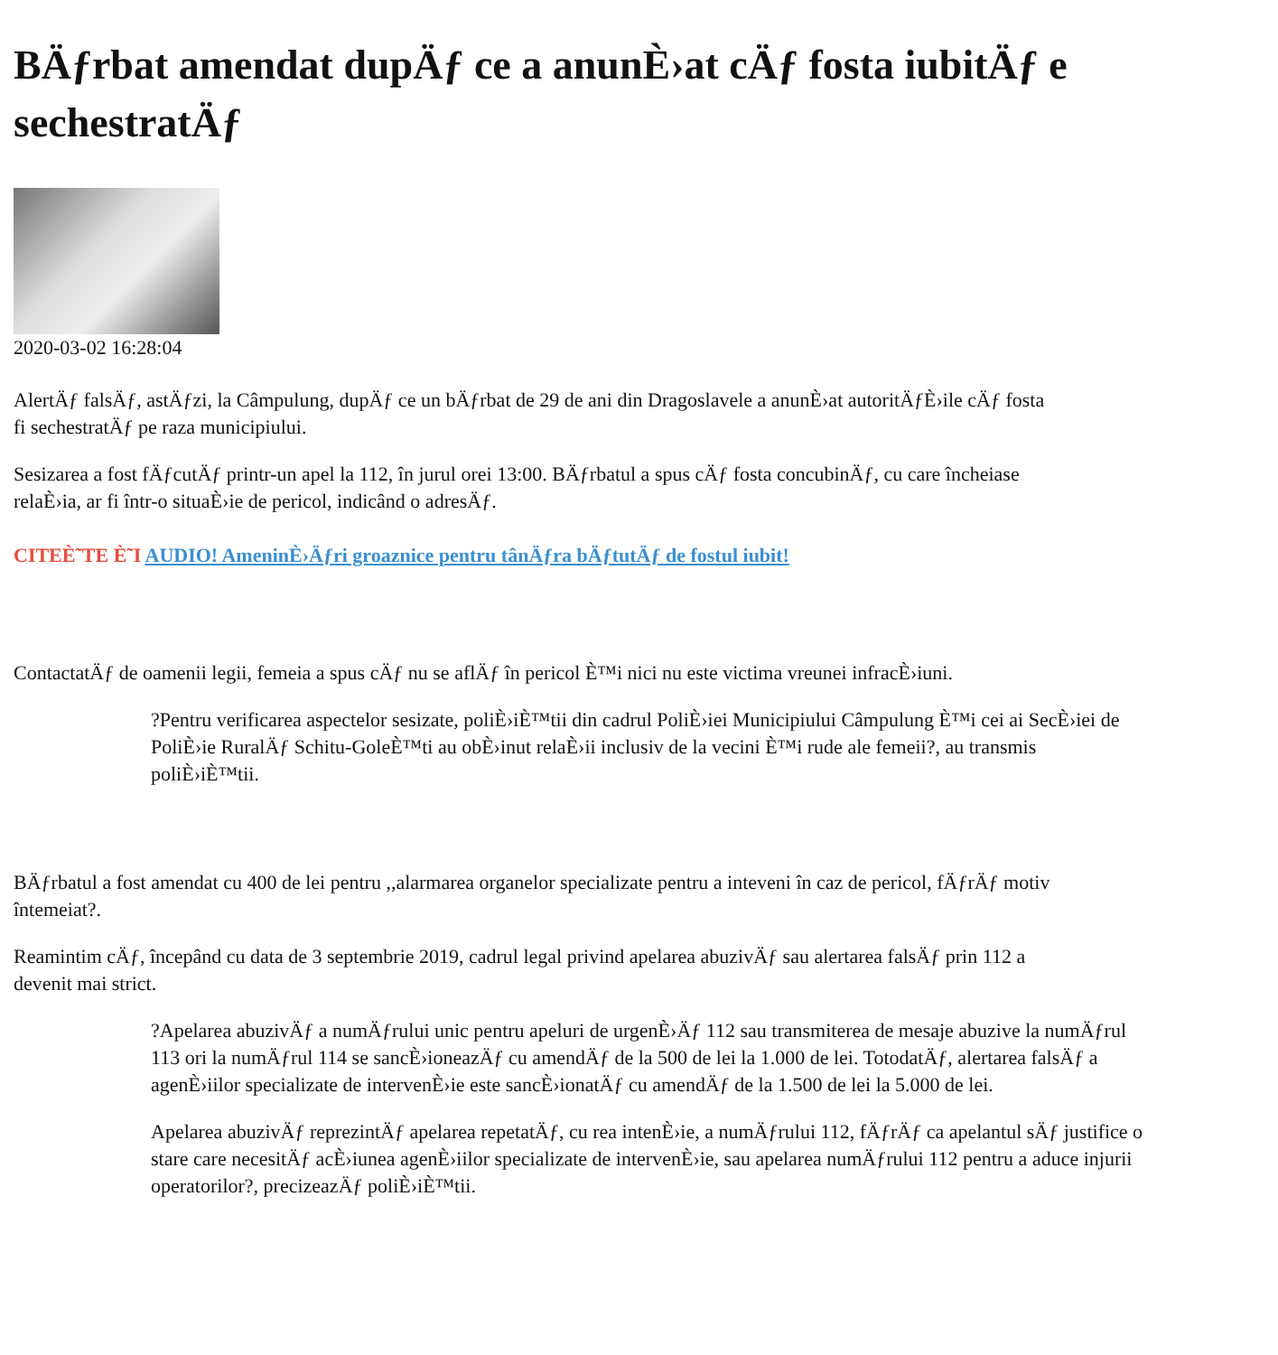BÄƒrbat amendat dupÄƒ ce a anunÈ›at cÄƒ fosta iubitÄƒ e sechestratÄƒ
2020-03-02 16:28:04
AlertÄƒ falsÄƒ, astÄƒzi, la Câmpulung, dupÄƒ ce un bÄƒrbat de 29 de ani din Dragoslavele a anunÈ›at autoritÄƒÈ›ile cÄƒ fosta
fi sechestratÄƒ pe raza municipiului.
Sesizarea a fost fÄƒcutÄƒ printr-un apel la 112, în jurul orei 13:00. BÄƒrbatul a spus cÄƒ fosta concubinÄƒ, cu care încheiase
relaÈ›ia, ar fi într-o situaÈ›ie de pericol, indicând o adresÄƒ.
CITEÈ˜TE È˜I AUDIO! AmeninÈ›Äƒri groaznice pentru tânÄƒra bÄƒtutÄƒ de fostul iubit!
ContactatÄƒ de oamenii legii, femeia a spus cÄƒ nu se aflÄƒ în pericol È™i nici nu este victima vreunei infracÈ›iuni.
?Pentru verificarea aspectelor sesizate, poliÈ›iÈ™tii din cadrul PoliÈ›iei Municipiului Câmpulung È™i cei ai SecÈ›iei de PoliÈ›ie RuralÄƒ Schitu-GoleÈ™ti au obÈ›inut relaÈ›ii inclusiv de la vecini È™i rude ale femeii?, au transmis poliÈ›iÈ™tii.
BÄƒrbatul a fost amendat cu 400 de lei pentru ,,alarmarea organelor specializate pentru a inteveni în caz de pericol, fÄƒrÄƒ motiv
întemeiat?.
Reamintim cÄƒ, începând cu data de 3 septembrie 2019, cadrul legal privind apelarea abuzivÄƒ sau alertarea falsÄƒ prin 112 a
devenit mai strict.
?Apelarea abuzivÄƒ a numÄƒrului unic pentru apeluri de urgenÈ›Äƒ 112 sau transmiterea de mesaje abuzive la numÄƒrul 113 ori la numÄƒrul 114 se sancÈ›ioneazÄƒ cu amendÄƒ de la 500 de lei la 1.000 de lei. TotodatÄƒ, alertarea falsÄƒ a agenÈ›iilor specializate de intervenÈ›ie este sancÈ›ionatÄƒ cu amendÄƒ de la 1.500 de lei la 5.000 de lei.
Apelarea abuzivÄƒ reprezintÄƒ apelarea repetatÄƒ, cu rea intenÈ›ie, a numÄƒrului 112, fÄƒrÄƒ ca apelantul sÄƒ justifice o stare care necesitÄƒ acÈ›iunea agenÈ›iilor specializate de intervenÈ›ie, sau apelarea numÄƒrului 112 pentru a aduce injurii operatorilor?, precizeazÄƒ poliÈ›iÈ™tii.